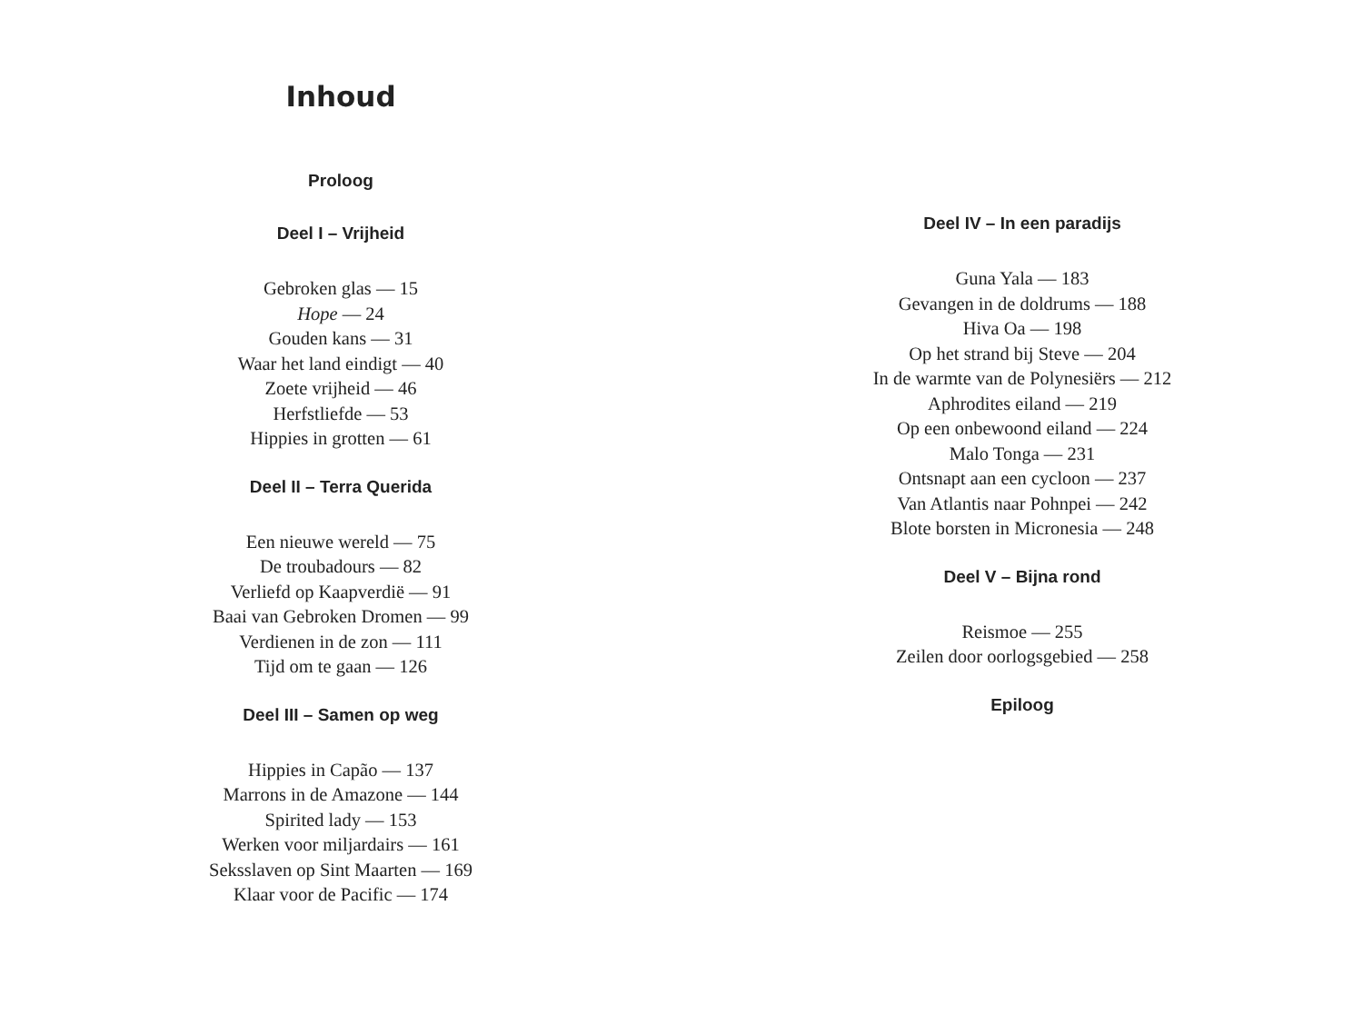Inhoud
Proloog
Deel I – Vrijheid
Gebroken glas — 15
Hope — 24
Gouden kans — 31
Waar het land eindigt — 40
Zoete vrijheid — 46
Herfstliefde — 53
Hippies in grotten — 61
Deel II – Terra Querida
Een nieuwe wereld — 75
De troubadours — 82
Verliefd op Kaapverdië — 91
Baai van Gebroken Dromen — 99
Verdienen in de zon — 111
Tijd om te gaan — 126
Deel III – Samen op weg
Hippies in Capão — 137
Marrons in de Amazone — 144
Spirited lady — 153
Werken voor miljardairs — 161
Seksslaven op Sint Maarten — 169
Klaar voor de Pacific — 174
Deel IV – In een paradijs
Guna Yala — 183
Gevangen in de doldrums — 188
Hiva Oa — 198
Op het strand bij Steve — 204
In de warmte van de Polynesiërs — 212
Aphrodites eiland — 219
Op een onbewoond eiland — 224
Malo Tonga — 231
Ontsnapt aan een cycloon — 237
Van Atlantis naar Pohnpei — 242
Blote borsten in Micronesia — 248
Deel V – Bijna rond
Reismoe — 255
Zeilen door oorlogsgebied — 258
Epiloog